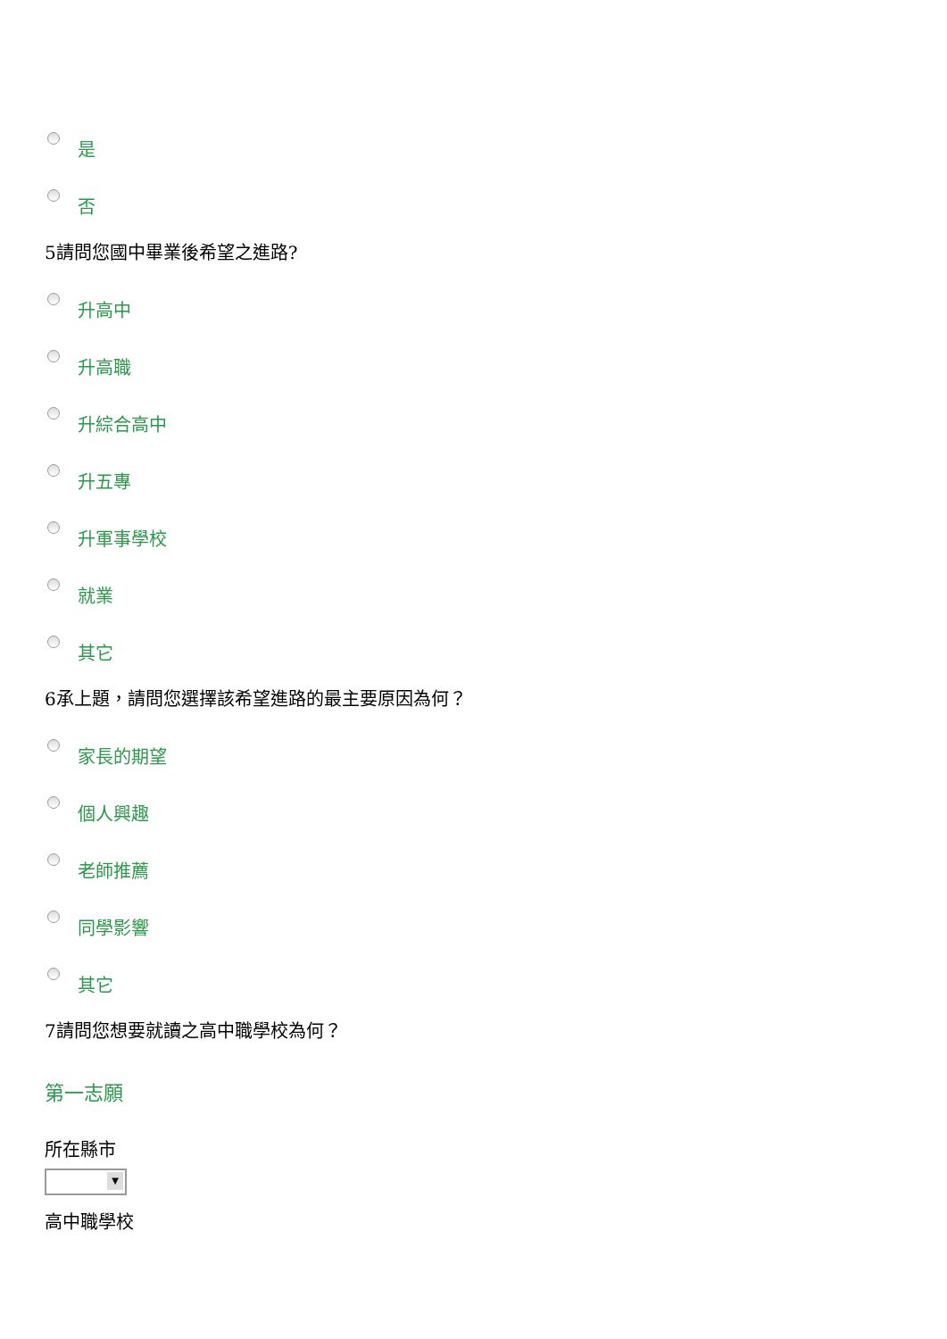是
否
5請問您國中畢業後希望之進路?
升高中
升高職
升綜合高中
升五專
升軍事學校
就業
其它
6承上題，請問您選擇該希望進路的最主要原因為何？
家長的期望
個人興趣
老師推薦
同學影響
其它
7請問您想要就讀之高中職學校為何？
第一志願
所在縣市
▼
高中職學校